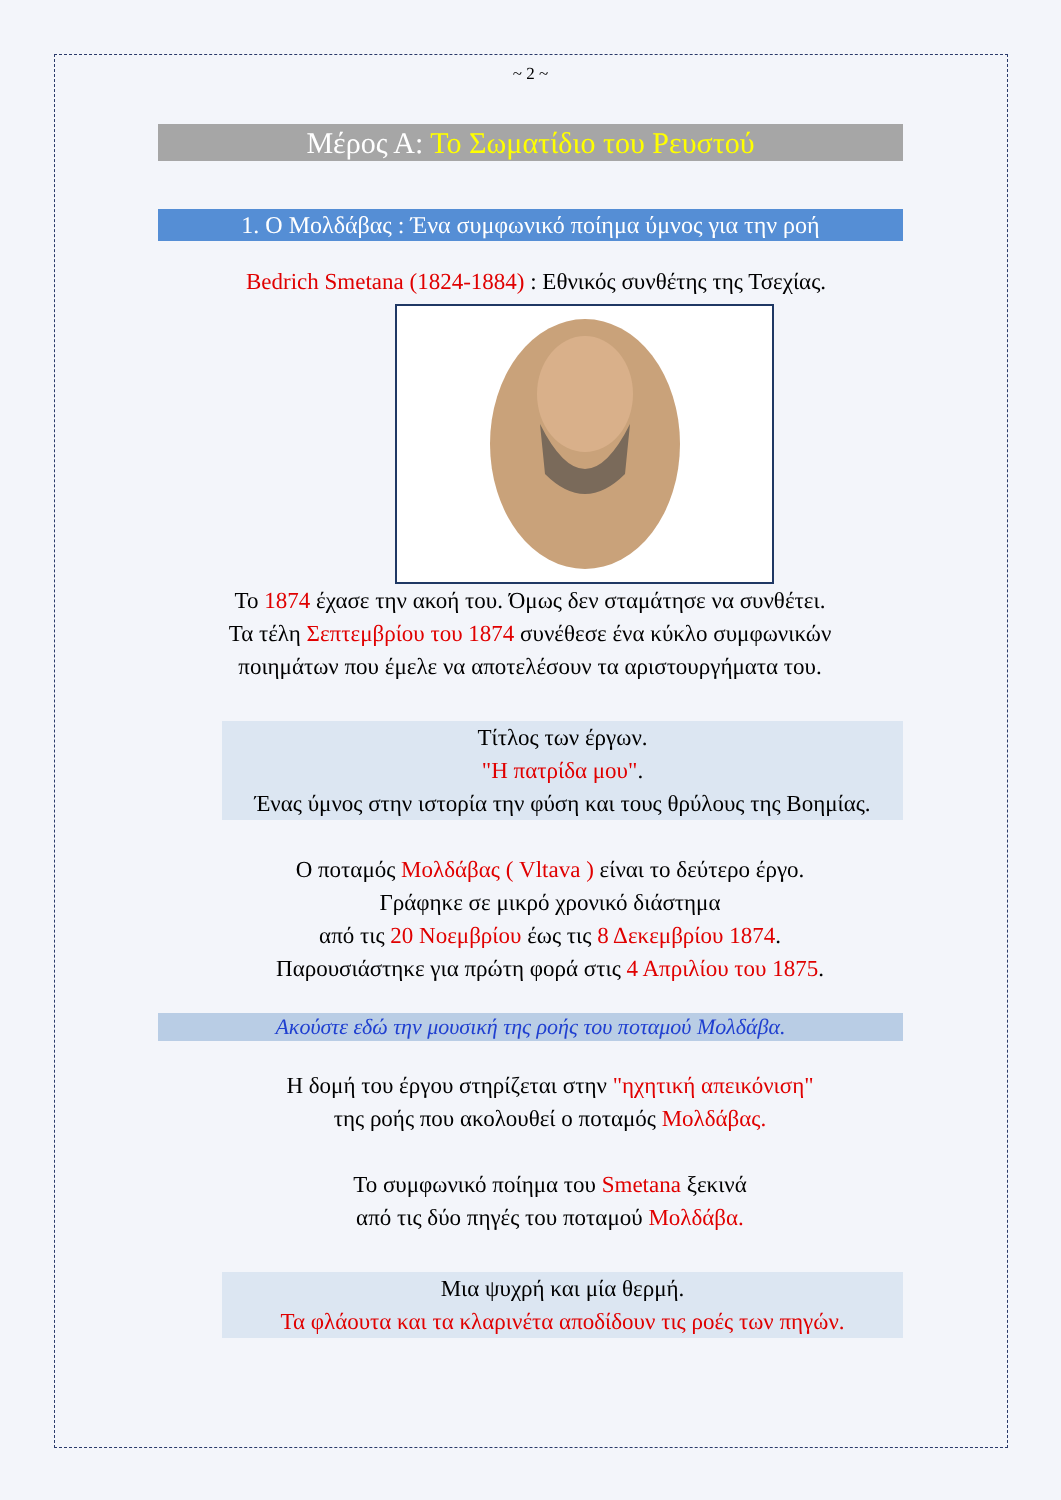~ 2 ~
Μέρος Α: Το Σωματίδιο του Ρευστού
1. Ο Μολδάβας : Ένα συμφωνικό ποίημα ύμνος για την ροή
Bedrich Smetana (1824-1884) : Εθνικός συνθέτης της Τσεχίας.
Το 1874 έχασε την ακοή του. Όμως δεν σταμάτησε να συνθέτει.
Τα τέλη Σεπτεμβρίου του 1874 συνέθεσε ένα κύκλο συμφωνικών
ποιημάτων που έμελε να αποτελέσουν τα αριστουργήματα του.
Τίτλος των έργων.
"Η πατρίδα μου".
Ένας ύμνος στην ιστορία την φύση και τους θρύλους της Βοημίας.
Ο ποταμός Μολδάβας ( Vltava ) είναι το δεύτερο έργο.
Γράφηκε σε μικρό χρονικό διάστημα
από τις 20 Νοεμβρίου έως τις 8 Δεκεμβρίου 1874.
Παρουσιάστηκε για πρώτη φορά στις 4 Απριλίου του 1875.
Ακούστε εδώ την μουσική της ροής του ποταμού Μολδάβα.
Η δομή του έργου στηρίζεται στην "ηχητική απεικόνιση"
της ροής που ακολουθεί ο ποταμός Μολδάβας.
Το συμφωνικό ποίημα του Smetana ξεκινά
από τις δύο πηγές του ποταμού Μολδάβα.
Μια ψυχρή και μία θερμή.
Τα φλάουτα και τα κλαρινέτα αποδίδουν τις ροές των πηγών.